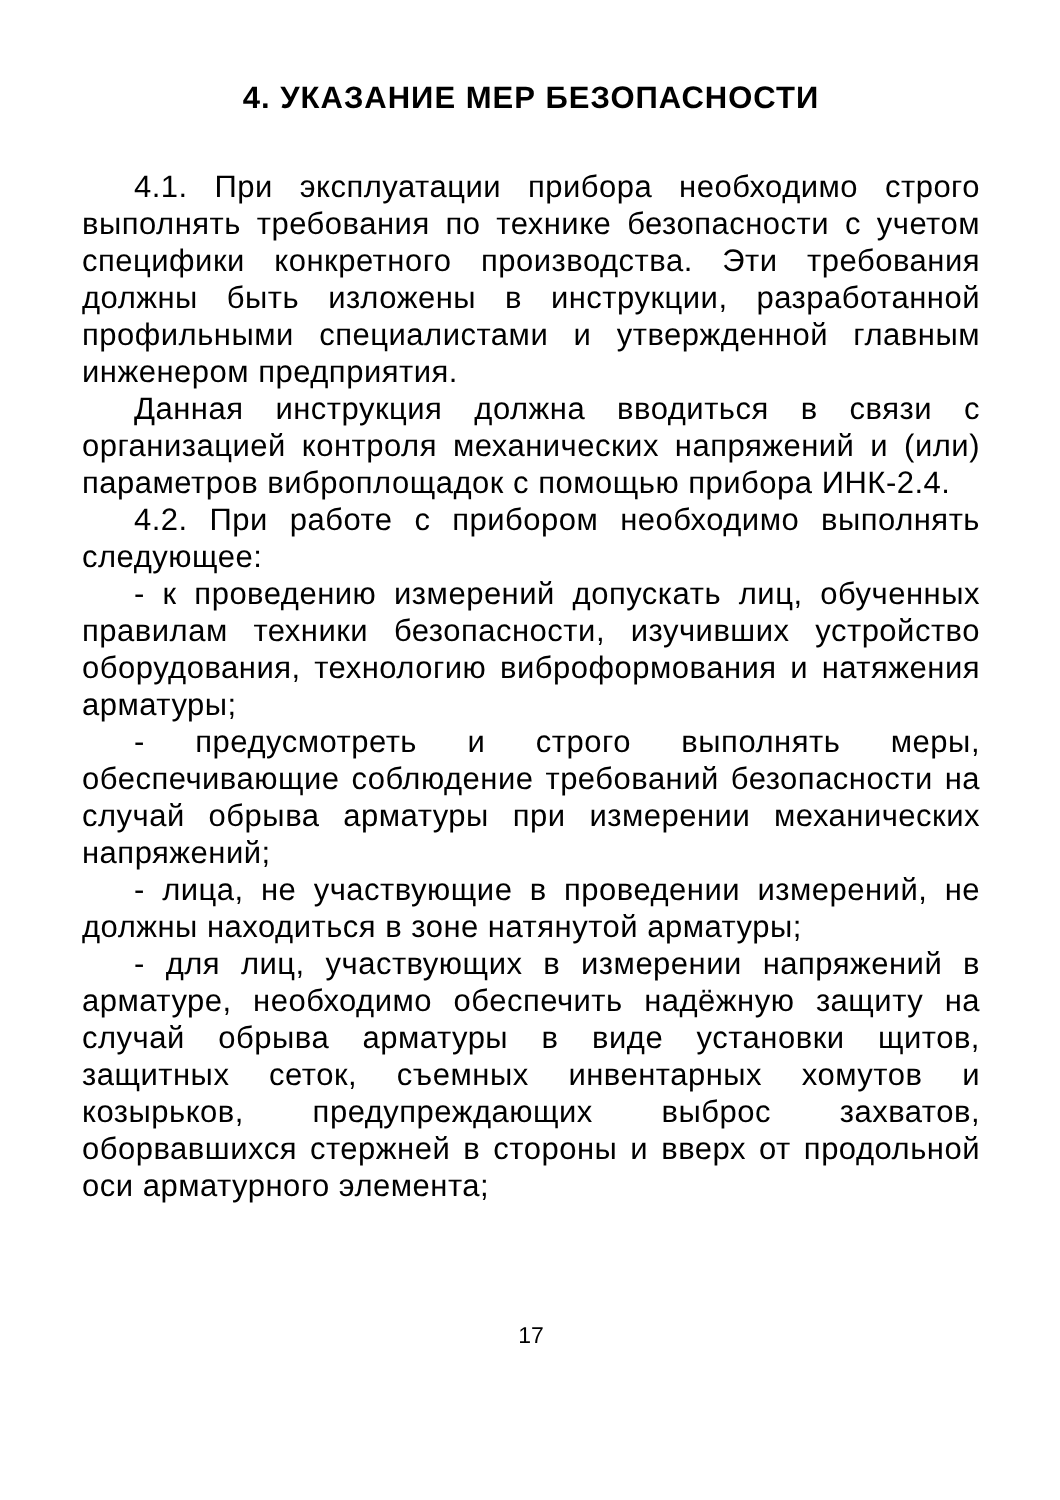4. УКАЗАНИЕ МЕР БЕЗОПАСНОСТИ
4.1. При эксплуатации прибора необходимо строго выполнять требования по технике безопасности с учетом специфики конкретного производства. Эти требования должны быть изложены в инструкции, разработанной профильными специалистами и утвержденной главным инженером предприятия.
Данная инструкция должна вводиться в связи с организацией контроля механических напряжений и (или) параметров виброплощадок с помощью прибора ИНК-2.4.
4.2. При работе с прибором необходимо выполнять следующее:
- к проведению измерений допускать лиц, обученных правилам техники безопасности, изучивших устройство оборудования, технологию виброформования и натяжения арматуры;
- предусмотреть и строго выполнять меры, обеспечивающие соблюдение требований безопасности на случай обрыва арматуры при измерении механических напряжений;
- лица, не участвующие в проведении измерений, не должны находиться в зоне натянутой арматуры;
- для лиц, участвующих в измерении напряжений в арматуре, необходимо обеспечить надёжную защиту на случай обрыва арматуры в виде установки щитов, защитных сеток, съемных инвентарных хомутов и козырьков, предупреждающих выброс захватов, оборвавшихся стержней в стороны и вверх от продольной оси арматурного элемента;
17